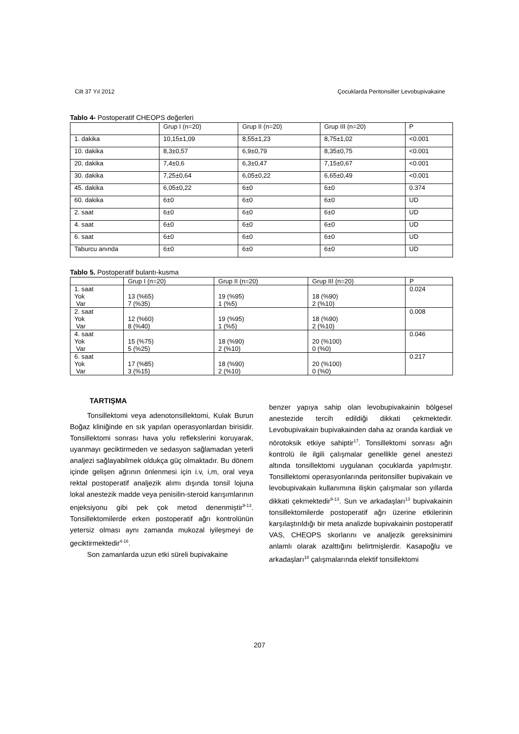Cilt 37 Yıl 2012 Çocuklarda Peritonsiller Levobupivakaine
Tablo 4- Postoperatif CHEOPS değerleri
| | Grup I (n=20) | Grup II (n=20) | Grup III (n=20) | P |
| 1. dakika | 10,15±1,09 | 8,55±1,23 | 8,75±1,02 | <0.001 |
| 10. dakika | 8,3±0,57 | 6,9±0,79 | 8,35±0,75 | <0.001 |
| 20. dakika | 7,4±0,6 | 6,3±0,47 | 7,15±0,67 | <0.001 |
| 30. dakika | 7,25±0,64 | 6,05±0,22 | 6,65±0,49 | <0.001 |
| 45. dakika | 6,05±0,22 | 6±0 | 6±0 | 0.374 |
| 60. dakika | 6±0 | 6±0 | 6±0 | UD |
| 2. saat | 6±0 | 6±0 | 6±0 | UD |
| 4. saat | 6±0 | 6±0 | 6±0 | UD |
| 6. saat | 6±0 | 6±0 | 6±0 | UD |
| Taburcu anında | 6±0 | 6±0 | 6±0 | UD |
Tablo 5. Postoperatif bulantı-kusma
| | Grup I (n=20) | Grup II (n=20) | Grup III (n=20) | P |
| 1. saat Yok Var | 13 (%65) 7 (%35) | 19 (%95) 1 (%5) | 18 (%90) 2 (%10) | 0.024 |
| 2. saat Yok Var | 12 (%60) 8 (%40) | 19 (%95) 1 (%5) | 18 (%90) 2 (%10) | 0.008 |
| 4. saat Yok Var | 15 (%75) 5 (%25) | 18 (%90) 2 (%10) | 20 (%100) 0 (%0) | 0.046 |
| 6. saat Yok Var | 17 (%85) 3 (%15) | 18 (%90) 2 (%10) | 20 (%100) 0 (%0) | 0.217 |
TARTIŞMA
Tonsillektomi veya adenotonsillektomi, Kulak Burun Boğaz kliniğinde en sık yapılan operasyonlardan birisidir. Tonsillektomi sonrası hava yolu reflekslerini koruyarak, uyanmayı geciktirmeden ve sedasyon sağlamadan yeterli analjezi sağlayabilmek oldukça güç olmaktadır. Bu dönem içinde gelişen ağrının önlenmesi için i.v, i,m, oral veya rektal postoperatif analjezik alımı dışında tonsil lojuna lokal anestezik madde veya penisilin-steroid karışımlarının enjeksiyonu gibi pek çok metod denenmiştir<sup>9-13</sup>. Tonsillektomilerde erken postoperatif ağrı kontrolünün yetersiz olması aynı zamanda mukozal iyileşmeyi de geciktirmektedir<sup>4-16</sup>.
Son zamanlarda uzun etki süreli bupivakaine
benzer yapıya sahip olan levobupivakainin bölgesel anestezide tercih edildiği dikkati çekmektedir. Levobupivakain bupivakainden daha az oranda kardiak ve nörotoksik etkiye sahiptir<sup>17</sup>. Tonsillektomi sonrası ağrı kontrolü ile ilgili çalışmalar genellikle genel anestezi altında tonsillektomi uygulanan çocuklarda yapılmıştır. Tonsillektomi operasyonlarında peritonsiller bupivakain ve levobupivakain kullanımına ilişkin çalışmalar son yıllarda dikkati çekmektedir<sup>9-13</sup>. Sun ve arkadaşları<sup>13</sup> bupivakainin tonsillektomilerde postoperatif ağrı üzerine etkilerinin karşılaştırıldığı bir meta analizde bupivakainin postoperatif VAS, CHEOPS skorlarını ve analjezik gereksinimini anlamlı olarak azalttığını belirtmişlerdir. Kasapoğlu ve arkadaşları<sup>18</sup> çalışmalarında elektif tonsillektomi
207